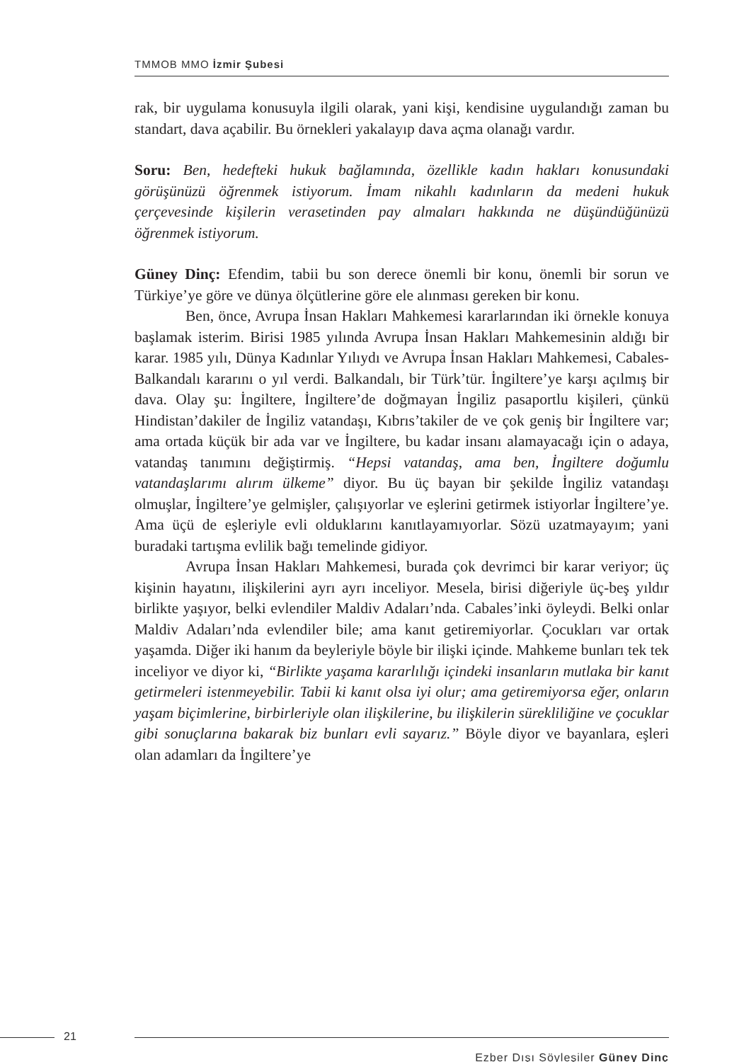TMMOB MMO İzmir Şubesi
rak, bir uygulama konusuyla ilgili olarak, yani kişi, kendisine uygulandığı zaman bu standart, dava açabilir. Bu örnekleri yakalayıp dava açma olanağı vardır.
Soru: Ben, hedefteki hukuk bağlamında, özellikle kadın hakları konusundaki görüşünüzü öğrenmek istiyorum. İmam nikahlı kadınların da medeni hukuk çerçevesinde kişilerin verasetinden pay almaları hakkında ne düşündüğünüzü öğrenmek istiyorum.
Güney Dinç: Efendim, tabii bu son derece önemli bir konu, önemli bir sorun ve Türkiye’ye göre ve dünya ölçütlerine göre ele alınması gereken bir konu.
Ben, önce, Avrupa İnsan Hakları Mahkemesi kararlarından iki örnekle konuya başlamak isterim. Birisi 1985 yılında Avrupa İnsan Hakları Mahkemesinin aldığı bir karar. 1985 yılı, Dünya Kadınlar Yılıydı ve Avrupa İnsan Hakları Mahkemesi, Cabales-Balkandalı kararını o yıl verdi. Balkandalı, bir Türk’tür. İngiltere’ye karşı açılmış bir dava. Olay şu: İngiltere, İngiltere’de doğmayan İngiliz pasaportlu kişileri, çünkü Hindistan’dakiler de İngiliz vatandaşı, Kıbrıs’takiler de ve çok geniş bir İngiltere var; ama ortada küçük bir ada var ve İngiltere, bu kadar insanı alamayacağı için o adaya, vatandaş tanımını değiştirmiş. “Hepsi vatandaş, ama ben, İngiltere doğumlu vatandaşlarımı alırım ülkeme” diyor. Bu üç bayan bir şekilde İngiliz vatandaşı olmuşlar, İngiltere’ye gelmişler, çalışıyorlar ve eşlerini getirmek istiyorlar İngiltere’ye. Ama üçü de eşleriyle evli olduklarını kanıtlayamıyorlar. Sözü uzatmayayım; yani buradaki tartışma evlilik bağı temelinde gidiyor.
Avrupa İnsan Hakları Mahkemesi, burada çok devrimci bir karar veriyor; üç kişinin hayatını, ilişkilerini ayrı ayrı inceliyor. Mesela, birisi diğeriyle üç-beş yıldır birlikte yaşıyor, belki evlendiler Maldiv Adaları’nda. Cabales’inki öyleydi. Belki onlar Maldiv Adaları’nda evlendiler bile; ama kanıt getiremiyorlar. Çocukları var ortak yaşamda. Diğer iki hanım da beyleriyle böyle bir ilişki içinde. Mahkeme bunları tek tek inceliyor ve diyor ki, “Birlikte yaşama kararlılığı içindeki insanların mutlaka bir kanıt getirmeleri istenmeyebilir. Tabii ki kanıt olsa iyi olur; ama getiremiyorsa eğer, onların yaşam biçimlerine, birbirleriyle olan ilişkilerine, bu ilişkilerin sürekliliğine ve çocuklar gibi sonuçlarına bakarak biz bunları evli sayarız.” Böyle diyor ve bayanlara, eşleri olan adamları da İngiltere’ye
21
Ezber Dışı Söyleşiler Güney Dinç